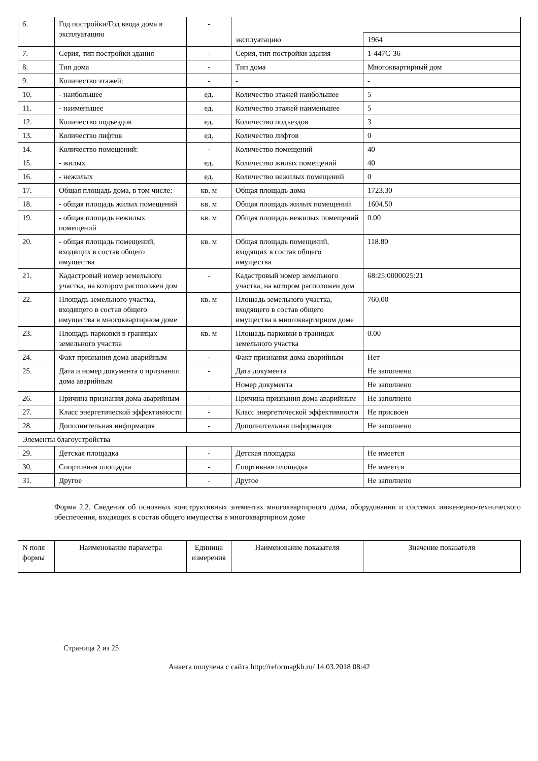| 6. | Год постройки/Год ввода дома в эксплуатацию | - | | |
| | | | эксплуатацию | 1964 |
| 7. | Серия, тип постройки здания | - | Серия, тип постройки здания | 1-447С-36 |
| 8. | Тип дома | - | Тип дома | Многоквартирный дом |
| 9. | Количество этажей: | - | - | - |
| 10. | - наибольшее | ед. | Количество этажей наибольшее | 5 |
| 11. | - наименьшее | ед. | Количество этажей наименьшее | 5 |
| 12. | Количество подъездов | ед. | Количество подъездов | 3 |
| 13. | Количество лифтов | ед. | Количество лифтов | 0 |
| 14. | Количество помещений: | - | Количество помещений | 40 |
| 15. | - жилых | ед. | Количество жилых помещений | 40 |
| 16. | - нежилых | ед. | Количество нежилых помещений | 0 |
| 17. | Общая площадь дома, в том числе: | кв. м | Общая площадь дома | 1723.30 |
| 18. | - общая площадь жилых помещений | кв. м | Общая площадь жилых помещений | 1604.50 |
| 19. | - общая площадь нежилых помещений | кв. м | Общая площадь нежилых помещений | 0.00 |
| 20. | - общая площадь помещений, входящих в состав общего имущества | кв. м | Общая площадь помещений, входящих в состав общего имущества | 118.80 |
| 21. | Кадастровый номер земельного участка, на котором расположен дом | - | Кадастровый номер земельного участка, на котором расположен дом | 68:25:0000025:21 |
| 22. | Площадь земельного участка, входящего в состав общего имущества в многоквартирном доме | кв. м | Площадь земельного участка, входящего в состав общего имущества в многоквартирном доме | 760.00 |
| 23. | Площадь парковки в границах земельного участка | кв. м | Площадь парковки в границах земельного участка | 0.00 |
| 24. | Факт признания дома аварийным | - | Факт признания дома аварийным | Нет |
| 25. | Дата и номер документа о признании дома аварийным | - | Дата документа | Не заполнено |
| | | | Номер документа | Не заполнено |
| 26. | Причина признания дома аварийным | - | Причина признания дома аварийным | Не заполнено |
| 27. | Класс энергетической эффективности | - | Класс энергетической эффективности | Не присвоен |
| 28. | Дополнительная информация | - | Дополнительная информация | Не заполнено |
| Элементы благоустройства | | | | |
| 29. | Детская площадка | - | Детская площадка | Не имеется |
| 30. | Спортивная площадка | - | Спортивная площадка | Не имеется |
| 31. | Другое | - | Другое | Не заполнено |
Форма 2.2. Сведения об основных конструктивных элементах многоквартирного дома, оборудовании и системах инженерно-технического обеспечения, входящих в состав общего имущества в многоквартирном доме
| N поля формы | Наименование параметра | Единица измерения | Наименование показателя | Значение показателя |
| --- | --- | --- | --- | --- |
Страница 2 из 25
Анкета получена с сайта http://reformagkh.ru/ 14.03.2018 08:42